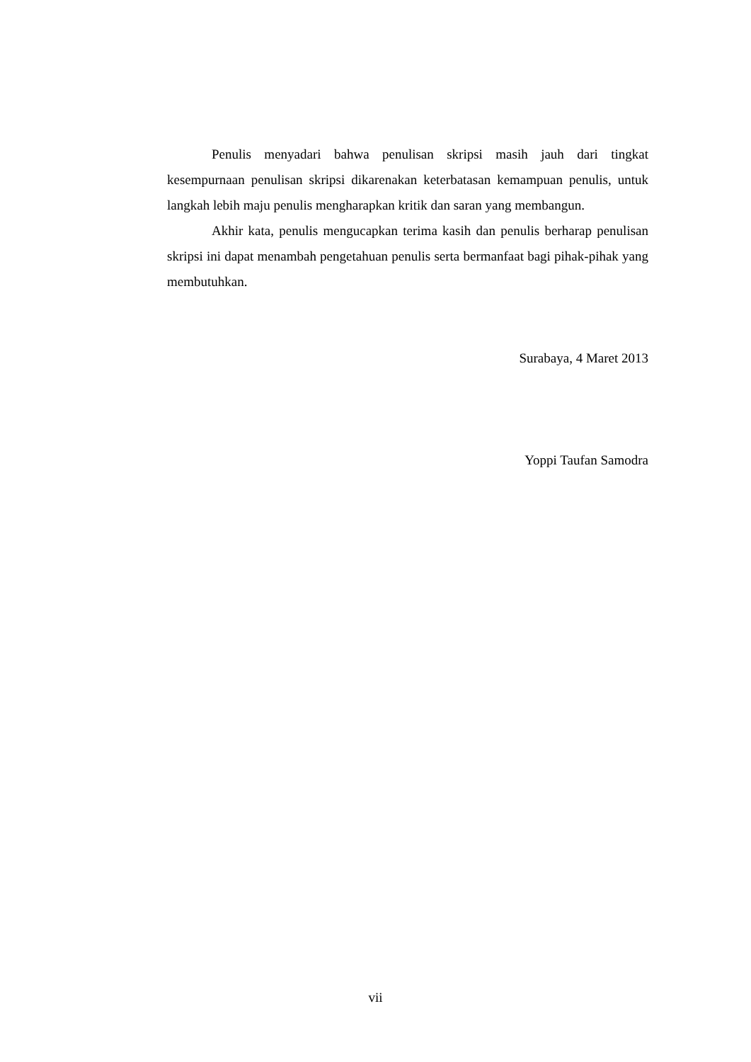Penulis menyadari bahwa penulisan skripsi masih jauh dari tingkat kesempurnaan penulisan skripsi dikarenakan keterbatasan kemampuan penulis, untuk langkah lebih maju penulis mengharapkan kritik dan saran yang membangun.
Akhir kata, penulis mengucapkan terima kasih dan penulis berharap penulisan skripsi ini dapat menambah pengetahuan penulis serta bermanfaat bagi pihak-pihak yang membutuhkan.
Surabaya, 4 Maret 2013
Yoppi Taufan Samodra
vii